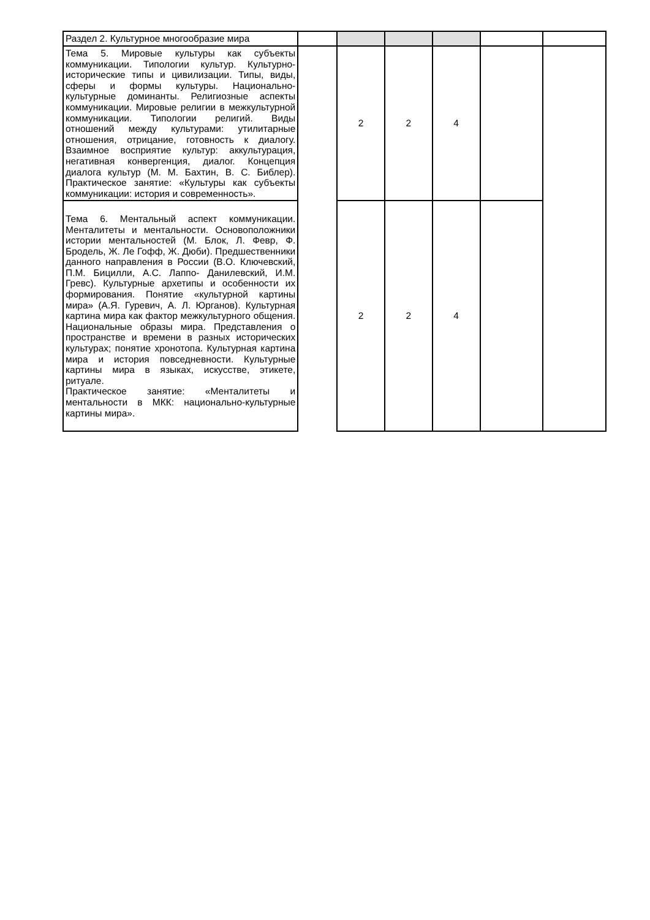| Раздел 2. Культурное многообразие мира | | | | | | |
| Тема 5. Мировые культуры как субъекты коммуникации. Типологии культур. Культурно-исторические типы и цивилизации. Типы, виды, сферы и формы культуры. Национально-культурные доминанты. Религиозные аспекты коммуникации. Мировые религии в межкультурной коммуникации. Типологии религий. Виды отношений между культурами: утилитарные отношения, отрицание, готовность к диалогу. Взаимное восприятие культур: аккультурация, негативная конвергенция, диалог. Концепция диалога культур (М. М. Бахтин, В. С. Библер). Практическое занятие: «Культуры как субъекты коммуникации: история и современность». | | 2 | 2 | 4 | | |
| Тема 6. Ментальный аспект коммуникации. Менталитеты и ментальности. Основоположники истории ментальностей (М. Блок, Л. Февр, Ф. Бродель, Ж. Ле Гофф, Ж. Дюби). Предшественники данного направления в России (В.О. Ключевский, П.М. Бицилли, А.С. Лаппо- Данилевский, И.М. Гревс). Культурные архетипы и особенности их формирования. Понятие «культурной картины мира» (А.Я. Гуревич, А. Л. Юрганов). Культурная картина мира как фактор межкультурного общения. Национальные образы мира. Представления о пространстве и времени в разных исторических культурах; понятие хронотопа. Культурная картина мира и история повседневности. Культурные картины мира в языках, искусстве, этикете, ритуале. Практическое занятие: «Менталитеты и ментальности в МКК: национально-культурные картины мира». | | 2 | 2 | 4 | | |